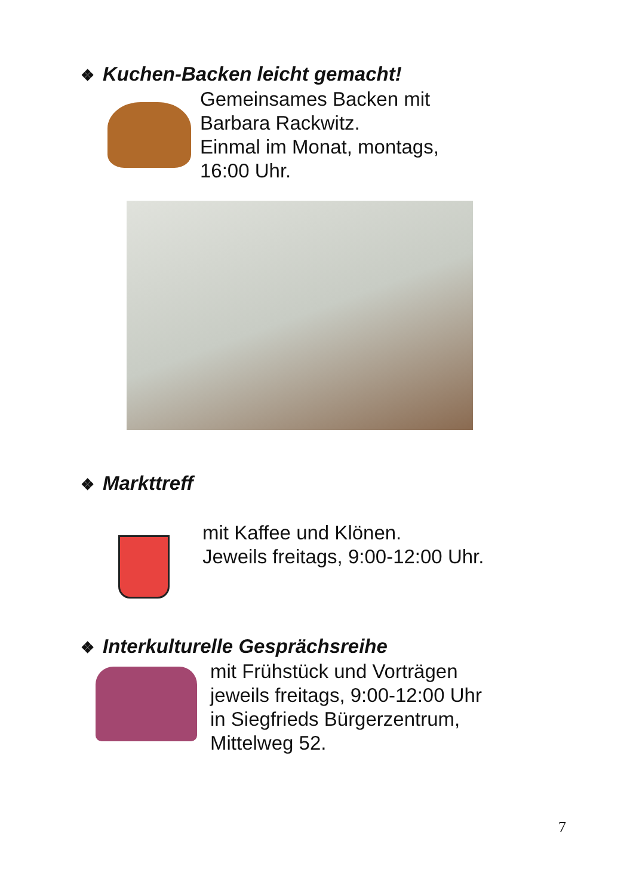❖ Kuchen-Backen leicht gemacht!
Gemeinsames Backen mit
Barbara Rackwitz.
Einmal im Monat, montags,
16:00 Uhr.
❖ Markttreff
mit Kaffee und Klönen.
Jeweils freitags, 9:00-12:00 Uhr.
❖ Interkulturelle Gesprächsreihe
mit Frühstück und Vorträgen
jeweils freitags, 9:00-12:00 Uhr
in Siegfrieds Bürgerzentrum,
Mittelweg 52.
7